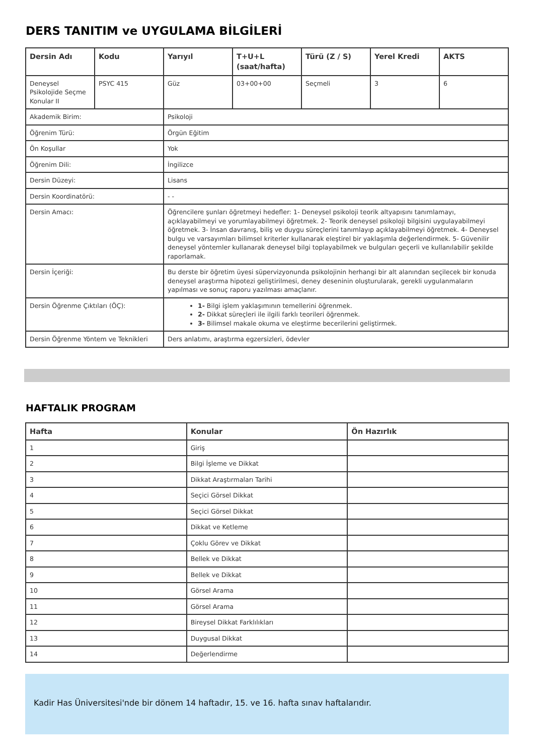DERS TANITIM ve UYGULAMA BİLGİLERİ
| Dersin Adı | Kodu | Yarıyıl | T+U+L (saat/hafta) | Türü (Z / S) | Yerel Kredi | AKTS |
| --- | --- | --- | --- | --- | --- | --- |
| Deneysel Psikolojide Seçme Konular II | PSYC 415 | Güz | 03+00+00 | Seçmeli | 3 | 6 |
| Akademik Birim: | | Psikoloji | | | | |
| Öğrenim Türü: | | Örgün Eğitim | | | | |
| Ön Koşullar | | Yok | | | | |
| Öğrenim Dili: | | İngilizce | | | | |
| Dersin Düzeyi: | | Lisans | | | | |
| Dersin Koordinatörü: | | - - | | | | |
| Dersin Amacı: | | Öğrencilere şunları öğretmeyi hedefler: 1- Deneysel psikoloji teorik altyapısını tanımlamayı, açıklayabilmeyi ve yorumlayabilmeyi öğretmek. 2- Teorik deneysel psikoloji bilgisini uygulayabilmeyi öğretmek. 3- İnsan davranış, biliş ve duygu süreçlerini tanımlayıp açıklayabilmeyi öğretmek. 4- Deneysel bulgu ve varsayımları bilimsel kriterler kullanarak eleştirel bir yaklaşımla değerlendirmek. 5- Güvenilir deneysel yöntemler kullanarak deneysel bilgi toplayabilmek ve bulguları geçerli ve kullanılabilir şekilde raporlamak. | | | | |
| Dersin İçeriği: | | Bu derste bir öğretim üyesi süpervizyonunda psikolojinin herhangi bir alt alanından seçilecek bir konuda deneysel araştırma hipotezi geliştirilmesi, deney deseninin oluşturularak, gerekli uygulanmaların yapılması ve sonuç raporu yazılması amaçlanır. | | | | |
| Dersin Öğrenme Çıktıları (ÖÇ): | | 1- Bilgi işlem yaklaşımının temellerini öğrenmek. 2- Dikkat süreçleri ile ilgili farklı teorileri öğrenmek. 3- Bilimsel makale okuma ve eleştirme becerilerini geliştirmek. | | | | |
| Dersin Öğrenme Yöntem ve Teknikleri | | Ders anlatımı, araştırma egzersizleri, ödevler | | | | |
HAFTALIK PROGRAM
| Hafta | Konular | Ön Hazırlık |
| --- | --- | --- |
| 1 | Giriş | |
| 2 | Bilgi İşleme ve Dikkat | |
| 3 | Dikkat Araştırmaları Tarihi | |
| 4 | Seçici Görsel Dikkat | |
| 5 | Seçici Görsel Dikkat | |
| 6 | Dikkat ve Ketleme | |
| 7 | Çoklu Görev ve Dikkat | |
| 8 | Bellek ve Dikkat | |
| 9 | Bellek ve Dikkat | |
| 10 | Görsel Arama | |
| 11 | Görsel Arama | |
| 12 | Bireysel Dikkat Farklılıkları | |
| 13 | Duygusal Dikkat | |
| 14 | Değerlendirme | |
Kadir Has Üniversitesi'nde bir dönem 14 haftadır, 15. ve 16. hafta sınav haftalarıdır.